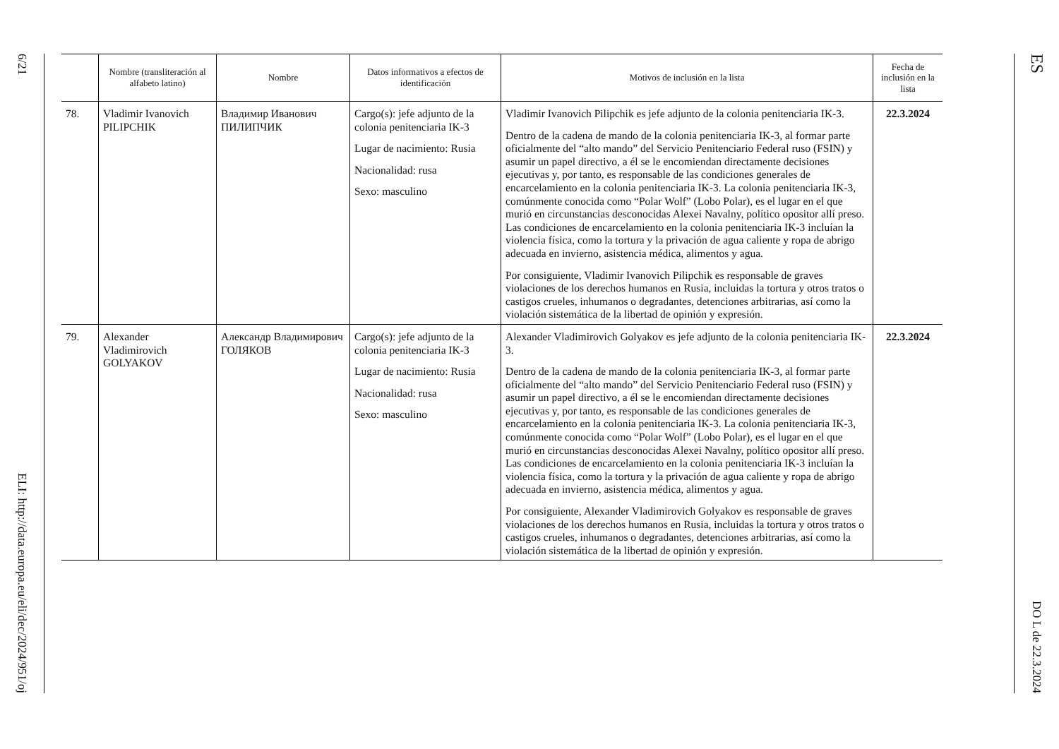6/21
ELI: http://data.europa.eu/eli/dec/2024/951/oj
ES
DO L de 22.3.2024
| | Nombre (transliteración al alfabeto latino) | Nombre | Datos informativos a efectos de identificación | Motivos de inclusión en la lista | Fecha de inclusión en la lista |
| --- | --- | --- | --- | --- | --- |
| 78. | Vladimir Ivanovich PILIPCHIK | Владимир Иванович ПИЛИПЧИК | Cargo(s): jefe adjunto de la colonia penitenciaria IK-3 Lugar de nacimiento: Rusia Nacionalidad: rusa Sexo: masculino | Vladimir Ivanovich Pilipchik es jefe adjunto de la colonia penitenciaria IK-3. Dentro de la cadena de mando de la colonia penitenciaria IK-3, al formar parte oficialmente del “alto mando” del Servicio Penitenciario Federal ruso (FSIN) y asumir un papel directivo, a él se le encomiendan directamente decisiones ejecutivas y, por tanto, es responsable de las condiciones generales de encarcelamiento en la colonia penitenciaria IK-3. La colonia penitenciaria IK-3, comúnmente conocida como “Polar Wolf” (Lobo Polar), es el lugar en el que murió en circunstancias desconocidas Alexei Navalny, político opositor allí preso. Las condiciones de encarcelamiento en la colonia penitenciaria IK-3 incluían la violencia física, como la tortura y la privación de agua caliente y ropa de abrigo adecuada en invierno, asistencia médica, alimentos y agua. Por consiguiente, Vladimir Ivanovich Pilipchik es responsable de graves violaciones de los derechos humanos en Rusia, incluidas la tortura y otros tratos o castigos crueles, inhumanos o degradantes, detenciones arbitrarias, así como la violación sistemática de la libertad de opinión y expresión. | 22.3.2024 |
| 79. | Alexander Vladimirovich GOLYAKOV | Александр Владимирович ГОЛЯКОВ | Cargo(s): jefe adjunto de la colonia penitenciaria IK-3 Lugar de nacimiento: Rusia Nacionalidad: rusa Sexo: masculino | Alexander Vladimirovich Golyakov es jefe adjunto de la colonia penitenciaria IK-3. Dentro de la cadena de mando de la colonia penitenciaria IK-3, al formar parte oficialmente del “alto mando” del Servicio Penitenciario Federal ruso (FSIN) y asumir un papel directivo, a él se le encomiendan directamente decisiones ejecutivas y, por tanto, es responsable de las condiciones generales de encarcelamiento en la colonia penitenciaria IK-3. La colonia penitenciaria IK-3, comúnmente conocida como “Polar Wolf” (Lobo Polar), es el lugar en el que murió en circunstancias desconocidas Alexei Navalny, político opositor allí preso. Las condiciones de encarcelamiento en la colonia penitenciaria IK-3 incluían la violencia física, como la tortura y la privación de agua caliente y ropa de abrigo adecuada en invierno, asistencia médica, alimentos y agua. Por consiguiente, Alexander Vladimirovich Golyakov es responsable de graves violaciones de los derechos humanos en Rusia, incluidas la tortura y otros tratos o castigos crueles, inhumanos o degradantes, detenciones arbitrarias, así como la violación sistemática de la libertad de opinión y expresión. | 22.3.2024 |